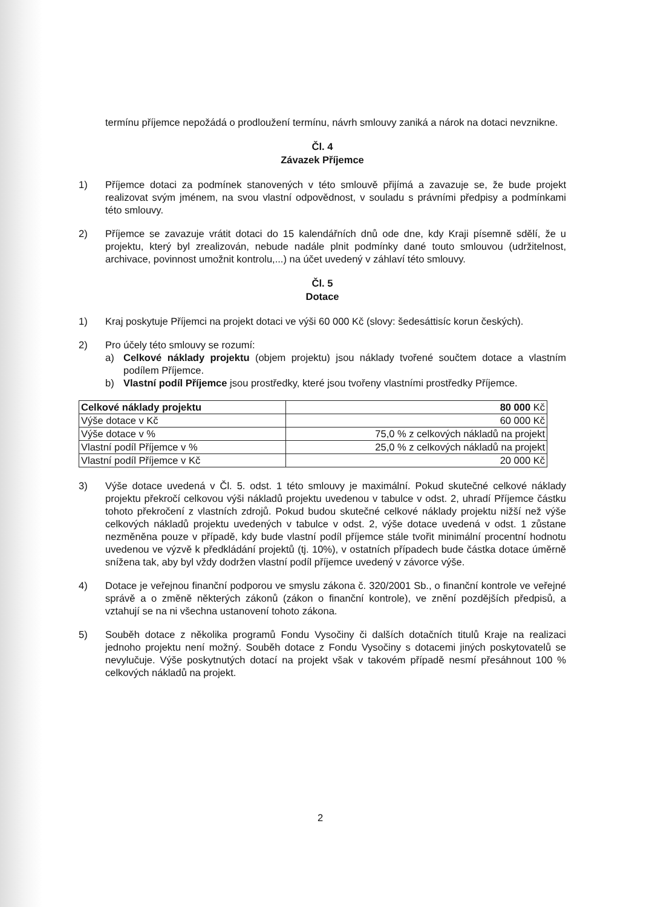termínu příjemce nepožádá o prodloužení termínu, návrh smlouvy zaniká a nárok na dotaci nevznikne.
Čl. 4
Závazek Příjemce
1) Příjemce dotaci za podmínek stanovených v této smlouvě přijímá a zavazuje se, že bude projekt realizovat svým jménem, na svou vlastní odpovědnost, v souladu s právními předpisy a podmínkami této smlouvy.
2) Příjemce se zavazuje vrátit dotaci do 15 kalendářních dnů ode dne, kdy Kraji písemně sdělí, že u projektu, který byl zrealizován, nebude nadále plnit podmínky dané touto smlouvou (udržitelnost, archivace, povinnost umožnit kontrolu,...) na účet uvedený v záhlaví této smlouvy.
Čl. 5
Dotace
1) Kraj poskytuje Příjemci na projekt dotaci ve výši 60 000 Kč (slovy: šedesáttisíc korun českých).
2) Pro účely této smlouvy se rozumí:
a) Celkové náklady projektu (objem projektu) jsou náklady tvořené součtem dotace a vlastním podílem Příjemce.
b) Vlastní podíl Příjemce jsou prostředky, které jsou tvořeny vlastními prostředky Příjemce.
| Celkové náklady projektu | 80 000 Kč |
| Výše dotace v Kč | 60 000 Kč |
| Výše dotace v % | 75,0 % z celkových nákladů na projekt |
| Vlastní podíl Příjemce v % | 25,0 % z celkových nákladů na projekt |
| Vlastní podíl Příjemce v Kč | 20 000 Kč |
3) Výše dotace uvedená v Čl. 5. odst. 1 této smlouvy je maximální. Pokud skutečné celkové náklady projektu překročí celkovou výši nákladů projektu uvedenou v tabulce v odst. 2, uhradí Příjemce částku tohoto překročení z vlastních zdrojů. Pokud budou skutečné celkové náklady projektu nižší než výše celkových nákladů projektu uvedených v tabulce v odst. 2, výše dotace uvedená v odst. 1 zůstane nezměněna pouze v případě, kdy bude vlastní podíl příjemce stále tvořit minimální procentní hodnotu uvedenou ve výzvě k předkládání projektů (tj. 10%), v ostatních případech bude částka dotace úměrně snížena tak, aby byl vždy dodržen vlastní podíl příjemce uvedený v závorce výše.
4) Dotace je veřejnou finanční podporou ve smyslu zákona č. 320/2001 Sb., o finanční kontrole ve veřejné správě a o změně některých zákonů (zákon o finanční kontrole), ve znění pozdějších předpisů, a vztahují se na ni všechna ustanovení tohoto zákona.
5) Souběh dotace z několika programů Fondu Vysočiny či dalších dotačních titulů Kraje na realizaci jednoho projektu není možný. Souběh dotace z Fondu Vysočiny s dotacemi jiných poskytovatelů se nevylučuje. Výše poskytnutých dotací na projekt však v takovém případě nesmí přesáhnout 100 % celkových nákladů na projekt.
2